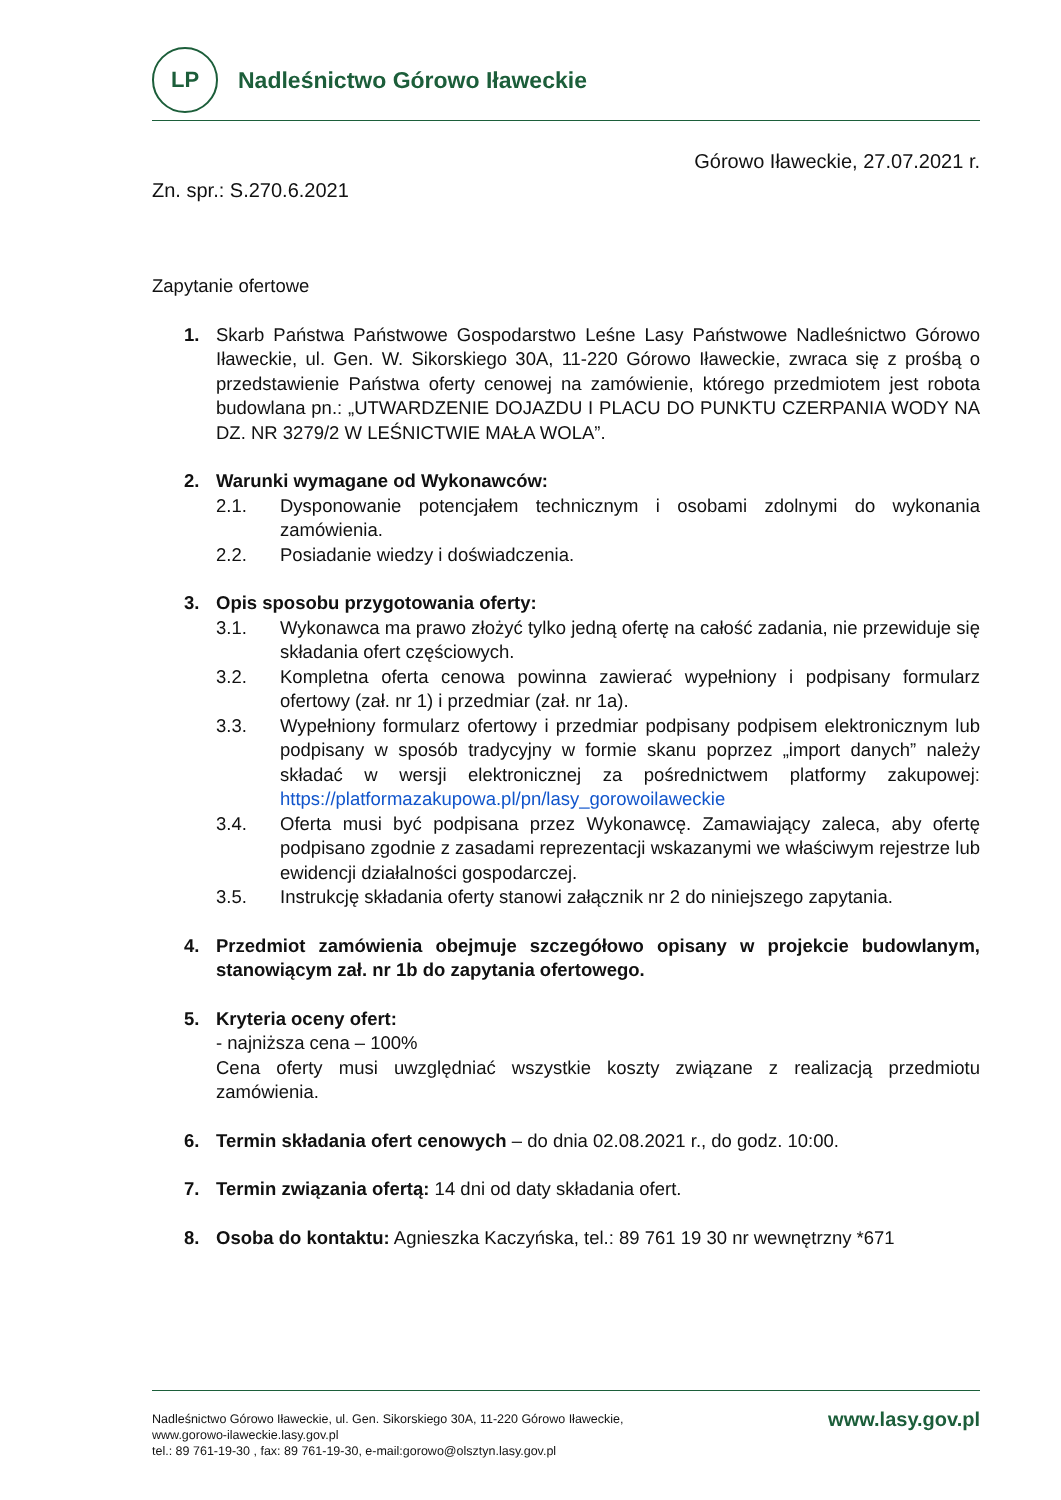LP
Nadleśnictwo Górowo Iławeckie
Górowo Iławeckie, 27.07.2021 r.
Zn. spr.: S.270.6.2021
Zapytanie ofertowe
1. Skarb Państwa Państwowe Gospodarstwo Leśne Lasy Państwowe Nadleśnictwo Górowo Iławeckie, ul. Gen. W. Sikorskiego 30A, 11-220 Górowo Iławeckie, zwraca się z prośbą o przedstawienie Państwa oferty cenowej na zamówienie, którego przedmiotem jest robota budowlana pn.: „UTWARDZENIE DOJAZDU I PLACU DO PUNKTU CZERPANIA WODY NA DZ. NR 3279/2 W LEŚNICTWIE MAŁA WOLA”.
2. Warunki wymagane od Wykonawców:
2.1. Dysponowanie potencjałem technicznym i osobami zdolnymi do wykonania zamówienia.
2.2. Posiadanie wiedzy i doświadczenia.
3. Opis sposobu przygotowania oferty:
3.1. Wykonawca ma prawo złożyć tylko jedną ofertę na całość zadania, nie przewiduje się składania ofert częściowych.
3.2. Kompletna oferta cenowa powinna zawierać wypełniony i podpisany formularz ofertowy (zał. nr 1) i przedmiar (zał. nr 1a).
3.3. Wypełniony formularz ofertowy i przedmiar podpisany podpisem elektronicznym lub podpisany w sposób tradycyjny w formie skanu poprzez „import danych” należy składać w wersji elektronicznej za pośrednictwem platformy zakupowej: https://platformazakupowa.pl/pn/lasy_gorowoilaweckie
3.4. Oferta musi być podpisana przez Wykonawcę. Zamawiający zaleca, aby ofertę podpisano zgodnie z zasadami reprezentacji wskazanymi we właściwym rejestrze lub ewidencji działalności gospodarczej.
3.5. Instrukcję składania oferty stanowi załącznik nr 2 do niniejszego zapytania.
4. Przedmiot zamówienia obejmuje szczegółowo opisany w projekcie budowlanym, stanowiącym zał. nr 1b do zapytania ofertowego.
5. Kryteria oceny ofert:
- najniższa cena – 100%
Cena oferty musi uwzględniać wszystkie koszty związane z realizacją przedmiotu zamówienia.
6. Termin składania ofert cenowych – do dnia 02.08.2021 r., do godz. 10:00.
7. Termin związania ofertą: 14 dni od daty składania ofert.
8. Osoba do kontaktu: Agnieszka Kaczyńska, tel.: 89 761 19 30 nr wewnętrzny *671
Nadleśnictwo Górowo Iławeckie, ul. Gen. Sikorskiego 30A, 11-220 Górowo Iławeckie,
www.gorowo-ilaweckie.lasy.gov.pl
tel.: 89 761-19-30 , fax: 89 761-19-30, e-mail:gorowo@olsztyn.lasy.gov.pl
www.lasy.gov.pl